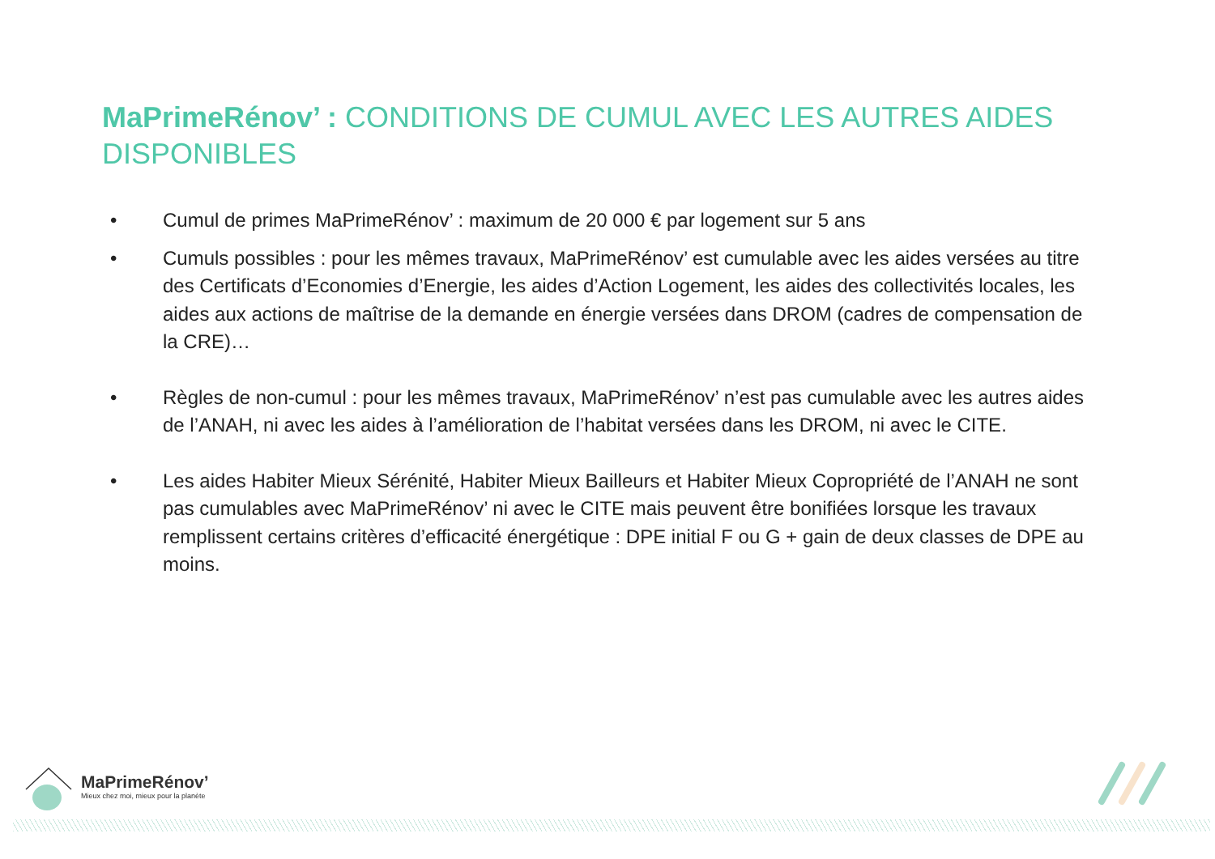MaPrimeRénov’ : CONDITIONS DE CUMUL AVEC LES AUTRES AIDES DISPONIBLES
• Cumul de primes MaPrimeRénov’ : maximum de 20 000 € par logement sur 5 ans
• Cumuls possibles : pour les mêmes travaux, MaPrimeRénov’ est cumulable avec les aides versées au titre des Certificats d’Economies d’Energie, les aides d’Action Logement, les aides des collectivités locales, les aides aux actions de maîtrise de la demande en énergie versées dans DROM (cadres de compensation de la CRE)…
• Règles de non-cumul : pour les mêmes travaux, MaPrimeRénov’ n’est pas cumulable avec les autres aides de l’ANAH, ni avec les aides à l’amélioration de l’habitat versées dans les DROM, ni avec le CITE.
• Les aides Habiter Mieux Sérénité, Habiter Mieux Bailleurs et Habiter Mieux Copropriété de l’ANAH ne sont pas cumulables avec MaPrimeRénov’ ni avec le CITE mais peuvent être bonifiées lorsque les travaux remplissent certains critères d’efficacité énergétique : DPE initial F ou G + gain de deux classes de DPE au moins.
MaPrimeRénov’
Mieux chez moi, mieux pour la planète